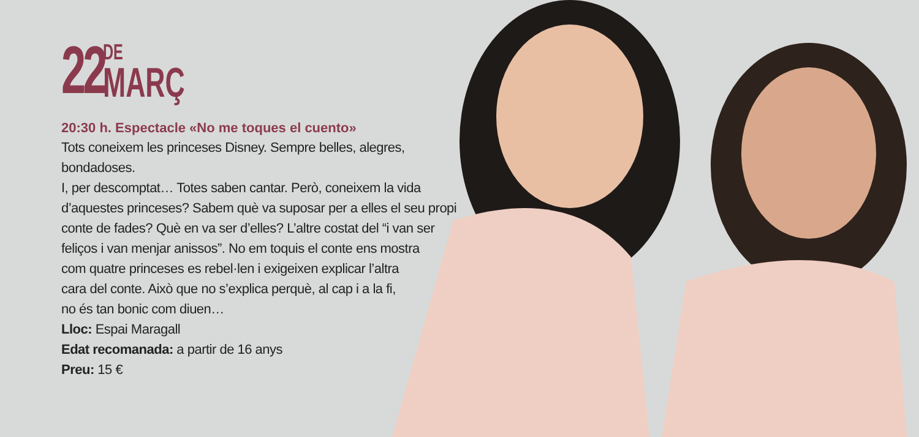22
DE
MARÇ
20:30 h. Espectacle «No me toques el cuento»
Tots coneixem les princeses Disney. Sempre belles, alegres, bondadoses.
I, per descomptat… Totes saben cantar. Però, coneixem la vida
d’aquestes princeses? Sabem què va suposar per a elles el seu propi
conte de fades? Què en va ser d’elles? L’altre costat del “i van ser
feliços i van menjar anissos”. No em toquis el conte ens mostra
com quatre princeses es rebel·len i exigeixen explicar l’altra
cara del conte. Això que no s’explica perquè, al cap i a la fi,
no és tan bonic com diuen…
Lloc: Espai Maragall
Edat recomanada: a partir de 16 anys
Preu: 15 €